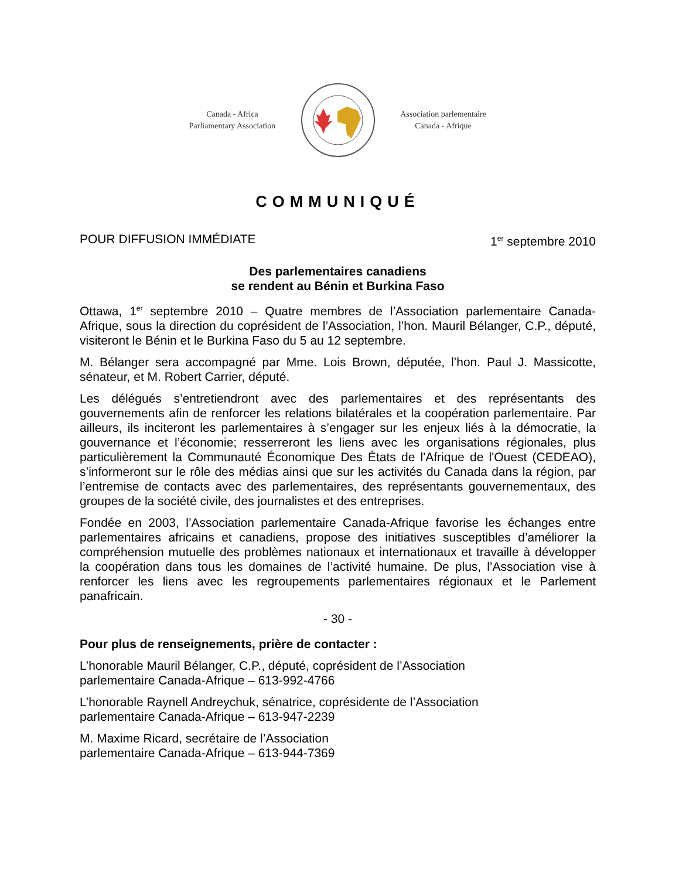Canada - Africa
Parliamentary Association
Association parlementaire
Canada - Afrique
COMMUNIQUÉ
POUR DIFFUSION IMMÉDIATE 1<sup>er</sup> septembre 2010
Des parlementaires canadiens
se rendent au Bénin et Burkina Faso
Ottawa, 1<sup>er</sup> septembre 2010 – Quatre membres de l’Association parlementaire Canada-Afrique, sous la direction du coprésident de l’Association, l’hon. Mauril Bélanger, C.P., député, visiteront le Bénin et le Burkina Faso du 5 au 12 septembre.
M. Bélanger sera accompagné par Mme. Lois Brown, députée, l’hon. Paul J. Massicotte, sénateur, et M. Robert Carrier, député.
Les délégués s’entretiendront avec des parlementaires et des représentants des gouvernements afin de renforcer les relations bilatérales et la coopération parlementaire. Par ailleurs, ils inciteront les parlementaires à s’engager sur les enjeux liés à la démocratie, la gouvernance et l’économie; resserreront les liens avec les organisations régionales, plus particulièrement la Communauté Économique Des États de l'Afrique de l'Ouest (CEDEAO), s’informeront sur le rôle des médias ainsi que sur les activités du Canada dans la région, par l’entremise de contacts avec des parlementaires, des représentants gouvernementaux, des groupes de la société civile, des journalistes et des entreprises.
Fondée en 2003, l’Association parlementaire Canada-Afrique favorise les échanges entre parlementaires africains et canadiens, propose des initiatives susceptibles d’améliorer la compréhension mutuelle des problèmes nationaux et internationaux et travaille à développer la coopération dans tous les domaines de l’activité humaine. De plus, l’Association vise à renforcer les liens avec les regroupements parlementaires régionaux et le Parlement panafricain.
- 30 -
Pour plus de renseignements, prière de contacter :
L’honorable Mauril Bélanger, C.P., député, coprésident de l’Association
parlementaire Canada-Afrique – 613-992-4766
L’honorable Raynell Andreychuk, sénatrice, coprésidente de l’Association
parlementaire Canada-Afrique – 613-947-2239
M. Maxime Ricard, secrétaire de l’Association
parlementaire Canada-Afrique – 613-944-7369